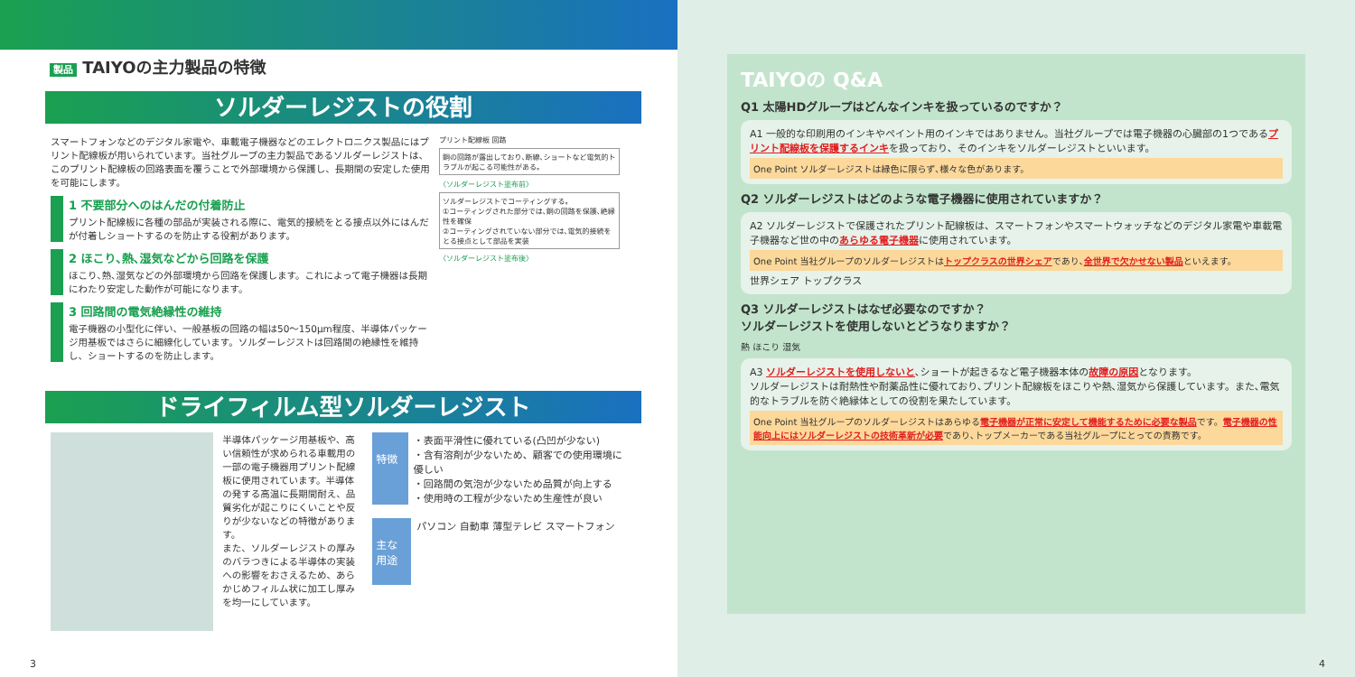製品 TAIYOの主力製品の特徴
ソルダーレジストの役割
スマートフォンなどのデジタル家電や、車載電子機器などのエレクトロニクス製品にはプリント配線板が用いられています。当社グループの主力製品であるソルダーレジストは、このプリント配線板の回路表面を覆うことで外部環境から保護し、長期間の安定した使用を可能にします。
1 不要部分へのはんだの付着防止
プリント配線板に各種の部品が実装される際に、電気的接続をとる接点以外にはんだが付着しショートするのを防止する役割があります。
2 ほこり､熱､湿気などから回路を保護
ほこり､熱､湿気などの外部環境から回路を保護します。これによって電子機器は長期にわたり安定した動作が可能になります。
3 回路間の電気絶縁性の維持
電子機器の小型化に伴い、一般基板の回路の幅は50～150μm程度、半導体パッケージ用基板ではさらに細線化しています。ソルダーレジストは回路間の絶縁性を維持し、ショートするのを防止します。
プリント配線板 回路
銅の回路が露出しており､断線､ショートなど電気的トラブルが起こる可能性がある。
〈ソルダーレジスト塗布前〉
ソルダーレジストでコーティングする。
①コーティングされた部分では､銅の回路を保護､絶縁性を確保
②コーティングされていない部分では､電気的接続をとる接点として部品を実装
〈ソルダーレジスト塗布後〉
ドライフィルム型ソルダーレジスト
半導体パッケージ用基板や、高い信頼性が求められる車載用の一部の電子機器用プリント配線板に使用されています。半導体の発する高温に長期間耐え、品質劣化が起こりにくいことや反りが少ないなどの特徴があります。
また、ソルダーレジストの厚みのバラつきによる半導体の実装への影響をおさえるため、あらかじめフィルム状に加工し厚みを均一にしています。
特徴
・表面平滑性に優れている(凸凹が少ない)
・含有溶剤が少ないため、顧客での使用環境に優しい
・回路間の気泡が少ないため品質が向上する
・使用時の工程が少ないため生産性が良い
主な用途
パソコン 自動車 薄型テレビ スマートフォン
3
TAIYOの Q&A
Q1 太陽HDグループはどんなインキを扱っているのですか？
A1 一般的な印刷用のインキやペイント用のインキではありません。当社グループでは電子機器の心臓部の1つであるプリント配線板を保護するインキを扱っており、そのインキをソルダーレジストといいます。
One Point ソルダーレジストは緑色に限らず､様々な色があります。
Q2 ソルダーレジストはどのような電子機器に使用されていますか？
A2 ソルダーレジストで保護されたプリント配線板は、スマートフォンやスマートウォッチなどのデジタル家電や車載電子機器など世の中のあらゆる電子機器に使用されています。
One Point 当社グループのソルダーレジストはトップクラスの世界シェアであり､全世界で欠かせない製品といえます。
世界シェア トップクラス
Q3 ソルダーレジストはなぜ必要なのですか？
ソルダーレジストを使用しないとどうなりますか？
熱 ほこり 湿気
A3 ソルダーレジストを使用しないと､ショートが起きるなど電子機器本体の故障の原因となります。
ソルダーレジストは耐熱性や耐薬品性に優れており､プリント配線板をほこりや熱､湿気から保護しています。また､電気的なトラブルを防ぐ絶縁体としての役割を果たしています。
One Point 当社グループのソルダーレジストはあらゆる電子機器が正常に安定して機能するために必要な製品です。電子機器の性能向上にはソルダーレジストの技術革新が必要であり､トップメーカーである当社グループにとっての責務です。
4